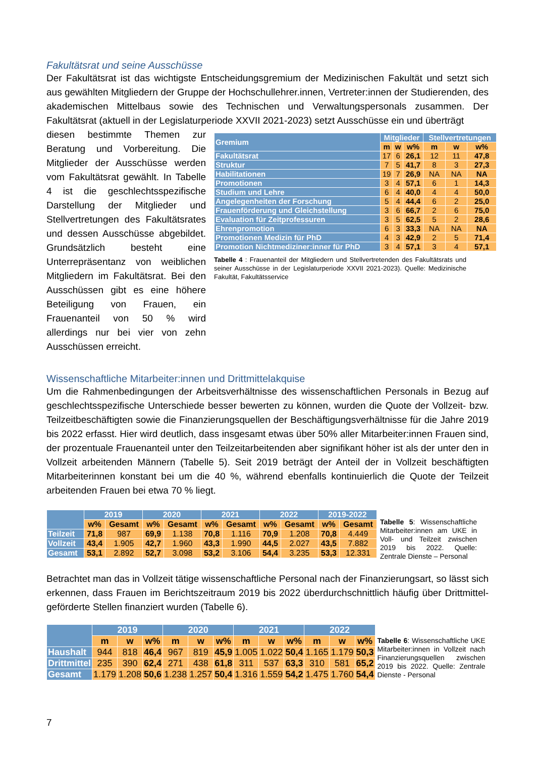Fakultätsrat und seine Ausschüsse
Der Fakultätsrat ist das wichtigste Entscheidungsgremium der Medizinischen Fakultät und setzt sich aus gewählten Mitgliedern der Gruppe der Hochschullehrer.innen, Vertreter:innen der Studierenden, des akademischen Mittelbaus sowie des Technischen und Verwaltungspersonals zusammen. Der Fakultätsrat (aktuell in der Legislaturperiode XXVII 2021-2023) setzt Ausschüsse ein und überträgt
diesen bestimmte Themen zur Beratung und Vorbereitung. Die Mitglieder der Ausschüsse werden vom Fakultätsrat gewählt. In Tabelle 4 ist die geschlechtsspezifische Darstellung der Mitglieder und Stellvertretungen des Fakultätsrates und dessen Ausschüsse abgebildet. Grundsätzlich besteht eine Unterrepräsentanz von weiblichen Mitgliedern im Fakultätsrat. Bei den Ausschüssen gibt es eine höhere Beteiligung von Frauen, ein Frauenanteil von 50 % wird allerdings nur bei vier von zehn Ausschüssen erreicht.
| Gremium | Mitglieder | | | Stellvertretungen | | |
| --- | --- | --- | --- | --- | --- | --- |
| | m | w | w% | m | w | w% |
| Fakultätsrat | 17 | 6 | 26,1 | 12 | 11 | 47,8 |
| Struktur | 7 | 5 | 41,7 | 8 | 3 | 27,3 |
| Habilitationen | 19 | 7 | 26,9 | NA | NA | NA |
| Promotionen | 3 | 4 | 57,1 | 6 | 1 | 14,3 |
| Studium und Lehre | 6 | 4 | 40,0 | 4 | 4 | 50,0 |
| Angelegenheiten der Forschung | 5 | 4 | 44,4 | 6 | 2 | 25,0 |
| Frauenförderung und Gleichstellung | 3 | 6 | 66,7 | 2 | 6 | 75,0 |
| Evaluation für Zeitprofessuren | 3 | 5 | 62,5 | 5 | 2 | 28,6 |
| Ehrenpromotion | 6 | 3 | 33,3 | NA | NA | NA |
| Promotionen Medizin für PhD | 4 | 3 | 42,9 | 2 | 5 | 71,4 |
| Promotion Nichtmediziner:inner für PhD | 3 | 4 | 57,1 | 3 | 4 | 57,1 |
Tabelle 4 : Frauenanteil der Mitgliedern und Stellvertretenden des Fakultätsrats und seiner Ausschüsse in der Legislaturperiode XXVII 2021-2023). Quelle: Medizinische Fakultät, Fakultätsservice
Wissenschaftliche Mitarbeiter:innen und Drittmittelakquise
Um die Rahmenbedingungen der Arbeitsverhältnisse des wissenschaftlichen Personals in Bezug auf geschlechtsspezifische Unterschiede besser bewerten zu können, wurden die Quote der Vollzeit- bzw. Teilzeitbeschäftigten sowie die Finanzierungsquellen der Beschäftigungsverhältnisse für die Jahre 2019 bis 2022 erfasst. Hier wird deutlich, dass insgesamt etwas über 50% aller Mitarbeiter:innen Frauen sind, der prozentuale Frauenanteil unter den Teilzeitarbeitenden aber signifikant höher ist als der unter den in Vollzeit arbeitenden Männern (Tabelle 5). Seit 2019 beträgt der Anteil der in Vollzeit beschäftigten Mitarbeiterinnen konstant bei um die 40 %, während ebenfalls kontinuierlich die Quote der Teilzeit arbeitenden Frauen bei etwa 70 % liegt.
| | 2019 | | 2020 | | 2021 | | 2022 | | 2019-2022 | |
| --- | --- | --- | --- | --- | --- | --- | --- | --- | --- | --- |
| | w% | Gesamt | w% | Gesamt | w% | Gesamt | w% | Gesamt | w% | Gesamt |
| Teilzeit | 71,8 | 987 | 69,9 | 1.138 | 70,8 | 1.116 | 70,9 | 1.208 | 70,8 | 4.449 |
| Vollzeit | 43,4 | 1.905 | 42,7 | 1.960 | 43,3 | 1.990 | 44,5 | 2.027 | 43,5 | 7.882 |
| Gesamt | 53,1 | 2.892 | 52,7 | 3.098 | 53,2 | 3.106 | 54,4 | 3.235 | 53,3 | 12.331 |
Tabelle 5: Wissenschaftliche Mitarbeiter:innen am UKE in Voll- und Teilzeit zwischen 2019 bis 2022. Quelle: Zentrale Dienste – Personal
Betrachtet man das in Vollzeit tätige wissenschaftliche Personal nach der Finanzierungsart, so lässt sich erkennen, dass Frauen im Berichtszeitraum 2019 bis 2022 überdurchschnittlich häufig über Drittmittel- geförderte Stellen finanziert wurden (Tabelle 6).
| | 2019 | | | 2020 | | | 2021 | | | 2022 | | |
| --- | --- | --- | --- | --- | --- | --- | --- | --- | --- | --- | --- | --- |
| | m | w | w% | m | w | w% | m | w | w% | m | w | w% |
| Haushalt | 944 | 818 | 46,4 | 967 | 819 | 45,9 | 1.005 | 1.022 | 50,4 | 1.165 | 1.179 | 50,3 |
| Drittmittel | 235 | 390 | 62,4 | 271 | 438 | 61,8 | 311 | 537 | 63,3 | 310 | 581 | 65,2 |
| Gesamt | 1.179 | 1.208 | 50,6 | 1.238 | 1.257 | 50,4 | 1.316 | 1.559 | 54,2 | 1.475 | 1.760 | 54,4 |
Tabelle 6: Wissenschaftliche UKE Mitarbeiter:innen in Vollzeit nach Finanzierungsquellen zwischen 2019 bis 2022. Quelle: Zentrale Dienste - Personal
7